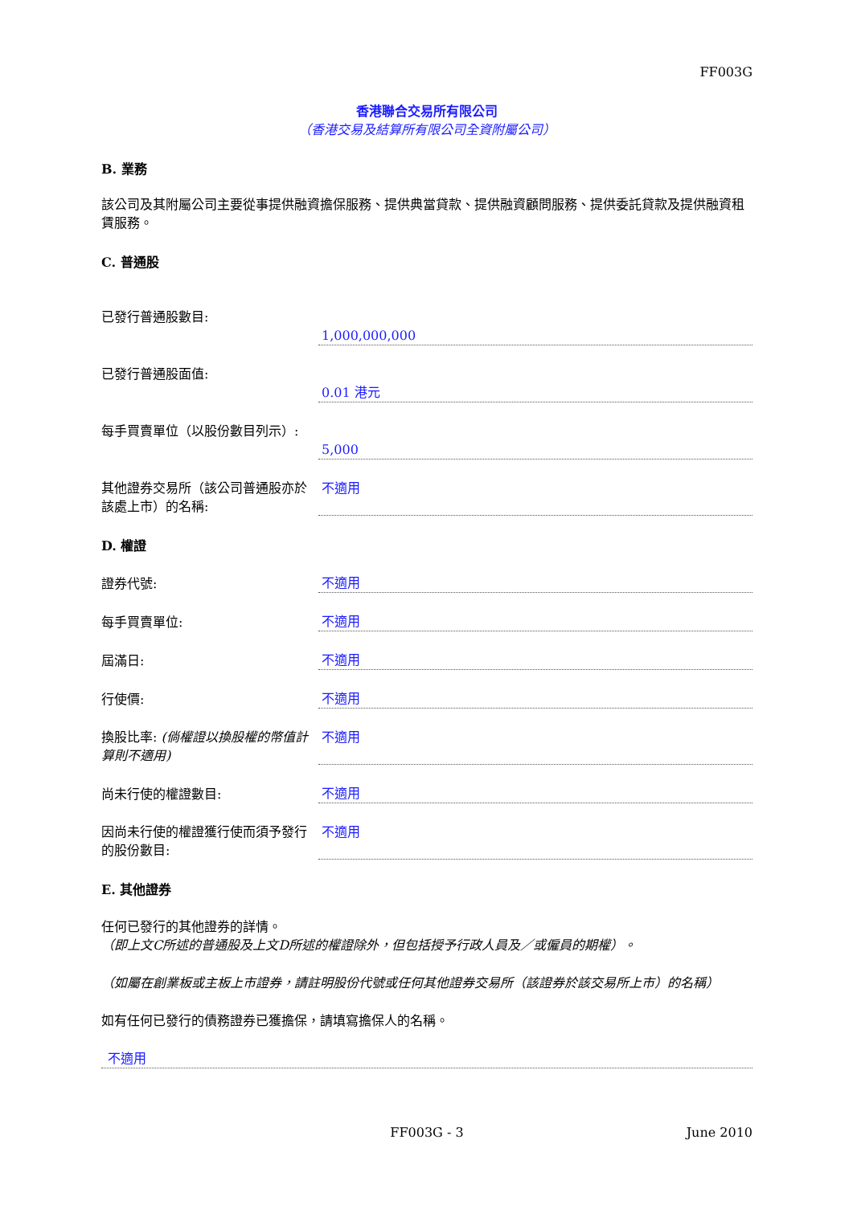FF003G
香港聯合交易所有限公司
（香港交易及結算所有限公司全資附屬公司）
B. 業務
該公司及其附屬公司主要從事提供融資擔保服務、提供典當貸款、提供融資顧問服務、提供委託貸款及提供融資租賃服務。
C. 普通股
已發行普通股數目:
1,000,000,000
已發行普通股面值:
0.01 港元
每手買賣單位（以股份數目列示）:
5,000
其他證券交易所（該公司普通股亦於該處上市）的名稱:
不適用
D. 權證
證券代號:
不適用
每手買賣單位:
不適用
屆滿日:
不適用
行使價:
不適用
換股比率: (倘權證以換股權的幣值計算則不適用)
不適用
尚未行使的權證數目:
不適用
因尚未行使的權證獲行使而須予發行的股份數目:
不適用
E. 其他證券
任何已發行的其他證券的詳情。
（即上文C所述的普通股及上文D所述的權證除外，但包括授予行政人員及／或僱員的期權）。
（如屬在創業板或主板上市證券，請註明股份代號或任何其他證券交易所（該證券於該交易所上市）的名稱）
如有任何已發行的債務證券已獲擔保，請填寫擔保人的名稱。
不適用
FF003G - 3 June 2010